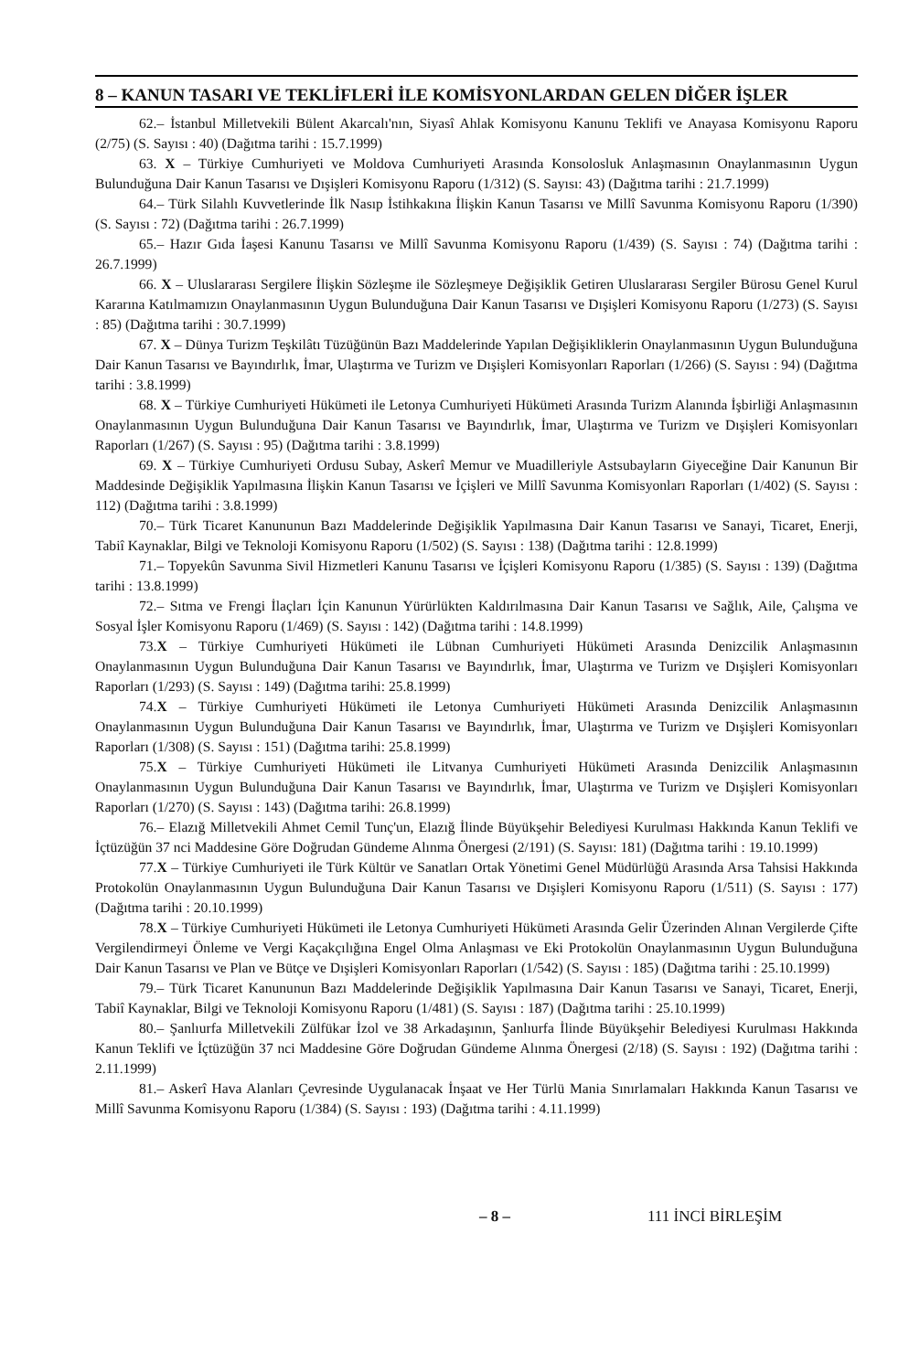8 – KANUN TASARI VE TEKLİFLERİ İLE KOMİSYONLARDAN GELEN DİĞER İŞLER
62.– İstanbul Milletvekili Bülent Akarcalı'nın, Siyasî Ahlak Komisyonu Kanunu Teklifi ve Anayasa Komisyonu Raporu (2/75) (S. Sayısı : 40) (Dağıtma tarihi : 15.7.1999)
63. X – Türkiye Cumhuriyeti ve Moldova Cumhuriyeti Arasında Konsolosluk Anlaşmasının Onaylanmasının Uygun Bulunduğuna Dair Kanun Tasarısı ve Dışişleri Komisyonu Raporu (1/312) (S. Sayısı: 43) (Dağıtma tarihi : 21.7.1999)
64.– Türk Silahlı Kuvvetlerinde İlk Nasıp İstihkakına İlişkin Kanun Tasarısı ve Millî Savunma Komisyonu Raporu (1/390) (S. Sayısı : 72) (Dağıtma tarihi : 26.7.1999)
65.– Hazır Gıda İaşesi Kanunu Tasarısı ve Millî Savunma Komisyonu Raporu (1/439) (S. Sayısı : 74) (Dağıtma tarihi : 26.7.1999)
66. X – Uluslararası Sergilere İlişkin Sözleşme ile Sözleşmeye Değişiklik Getiren Uluslararası Sergiler Bürosu Genel Kurul Kararına Katılmamızın Onaylanmasının Uygun Bulunduğuna Dair Kanun Tasarısı ve Dışişleri Komisyonu Raporu (1/273) (S. Sayısı : 85) (Dağıtma tarihi : 30.7.1999)
67. X – Dünya Turizm Teşkilâtı Tüzüğünün Bazı Maddelerinde Yapılan Değişikliklerin Onaylanmasının Uygun Bulunduğuna Dair Kanun Tasarısı ve Bayındırlık, İmar, Ulaştırma ve Turizm ve Dışişleri Komisyonları Raporları (1/266) (S. Sayısı : 94) (Dağıtma tarihi : 3.8.1999)
68. X – Türkiye Cumhuriyeti Hükümeti ile Letonya Cumhuriyeti Hükümeti Arasında Turizm Alanında İşbirliği Anlaşmasının Onaylanmasının Uygun Bulunduğuna Dair Kanun Tasarısı ve Bayındırlık, İmar, Ulaştırma ve Turizm ve Dışişleri Komisyonları Raporları (1/267) (S. Sayısı : 95) (Dağıtma tarihi : 3.8.1999)
69. X – Türkiye Cumhuriyeti Ordusu Subay, Askerî Memur ve Muadilleriyle Astsubayların Giyeceğine Dair Kanunun Bir Maddesinde Değişiklik Yapılmasına İlişkin Kanun Tasarısı ve İçişleri ve Millî Savunma Komisyonları Raporları (1/402) (S. Sayısı : 112) (Dağıtma tarihi : 3.8.1999)
70.– Türk Ticaret Kanununun Bazı Maddelerinde Değişiklik Yapılmasına Dair Kanun Tasarısı ve Sanayi, Ticaret, Enerji, Tabiî Kaynaklar, Bilgi ve Teknoloji Komisyonu Raporu (1/502) (S. Sayısı : 138) (Dağıtma tarihi : 12.8.1999)
71.– Topyekûn Savunma Sivil Hizmetleri Kanunu Tasarısı ve İçişleri Komisyonu Raporu (1/385) (S. Sayısı : 139) (Dağıtma tarihi : 13.8.1999)
72.– Sıtma ve Frengi İlaçları İçin Kanunun Yürürlükten Kaldırılmasına Dair Kanun Tasarısı ve Sağlık, Aile, Çalışma ve Sosyal İşler Komisyonu Raporu (1/469) (S. Sayısı : 142) (Dağıtma tarihi : 14.8.1999)
73.X – Türkiye Cumhuriyeti Hükümeti ile Lübnan Cumhuriyeti Hükümeti Arasında Denizcilik Anlaşmasının Onaylanmasının Uygun Bulunduğuna Dair Kanun Tasarısı ve Bayındırlık, İmar, Ulaştırma ve Turizm ve Dışişleri Komisyonları Raporları (1/293) (S. Sayısı : 149) (Dağıtma tarihi: 25.8.1999)
74.X – Türkiye Cumhuriyeti Hükümeti ile Letonya Cumhuriyeti Hükümeti Arasında Denizcilik Anlaşmasının Onaylanmasının Uygun Bulunduğuna Dair Kanun Tasarısı ve Bayındırlık, İmar, Ulaştırma ve Turizm ve Dışişleri Komisyonları Raporları (1/308) (S. Sayısı : 151) (Dağıtma tarihi: 25.8.1999)
75.X – Türkiye Cumhuriyeti Hükümeti ile Litvanya Cumhuriyeti Hükümeti Arasında Denizcilik Anlaşmasının Onaylanmasının Uygun Bulunduğuna Dair Kanun Tasarısı ve Bayındırlık, İmar, Ulaştırma ve Turizm ve Dışişleri Komisyonları Raporları (1/270) (S. Sayısı : 143) (Dağıtma tarihi: 26.8.1999)
76.– Elazığ Milletvekili Ahmet Cemil Tunç'un, Elazığ İlinde Büyükşehir Belediyesi Kurulması Hakkında Kanun Teklifi ve İçtüzüğün 37 nci Maddesine Göre Doğrudan Gündeme Alınma Önergesi (2/191) (S. Sayısı: 181) (Dağıtma tarihi : 19.10.1999)
77.X – Türkiye Cumhuriyeti ile Türk Kültür ve Sanatları Ortak Yönetimi Genel Müdürlüğü Arasında Arsa Tahsisi Hakkında Protokolün Onaylanmasının Uygun Bulunduğuna Dair Kanun Tasarısı ve Dışişleri Komisyonu Raporu (1/511) (S. Sayısı : 177) (Dağıtma tarihi : 20.10.1999)
78.X – Türkiye Cumhuriyeti Hükümeti ile Letonya Cumhuriyeti Hükümeti Arasında Gelir Üzerinden Alınan Vergilerde Çifte Vergilendirmeyi Önleme ve Vergi Kaçakçılığına Engel Olma Anlaşması ve Eki Protokolün Onaylanmasının Uygun Bulunduğuna Dair Kanun Tasarısı ve Plan ve Bütçe ve Dışişleri Komisyonları Raporları (1/542) (S. Sayısı : 185) (Dağıtma tarihi : 25.10.1999)
79.– Türk Ticaret Kanununun Bazı Maddelerinde Değişiklik Yapılmasına Dair Kanun Tasarısı ve Sanayi, Ticaret, Enerji, Tabiî Kaynaklar, Bilgi ve Teknoloji Komisyonu Raporu (1/481) (S. Sayısı : 187) (Dağıtma tarihi : 25.10.1999)
80.– Şanlıurfa Milletvekili Zülfükar İzol ve 38 Arkadaşının, Şanlıurfa İlinde Büyükşehir Belediyesi Kurulması Hakkında Kanun Teklifi ve İçtüzüğün 37 nci Maddesine Göre Doğrudan Gündeme Alınma Önergesi (2/18) (S. Sayısı : 192) (Dağıtma tarihi : 2.11.1999)
81.– Askerî Hava Alanları Çevresinde Uygulanacak İnşaat ve Her Türlü Mania Sınırlamaları Hakkında Kanun Tasarısı ve Millî Savunma Komisyonu Raporu (1/384) (S. Sayısı : 193) (Dağıtma tarihi : 4.11.1999)
– 8 – 111 İNCİ BİRLEŞİM